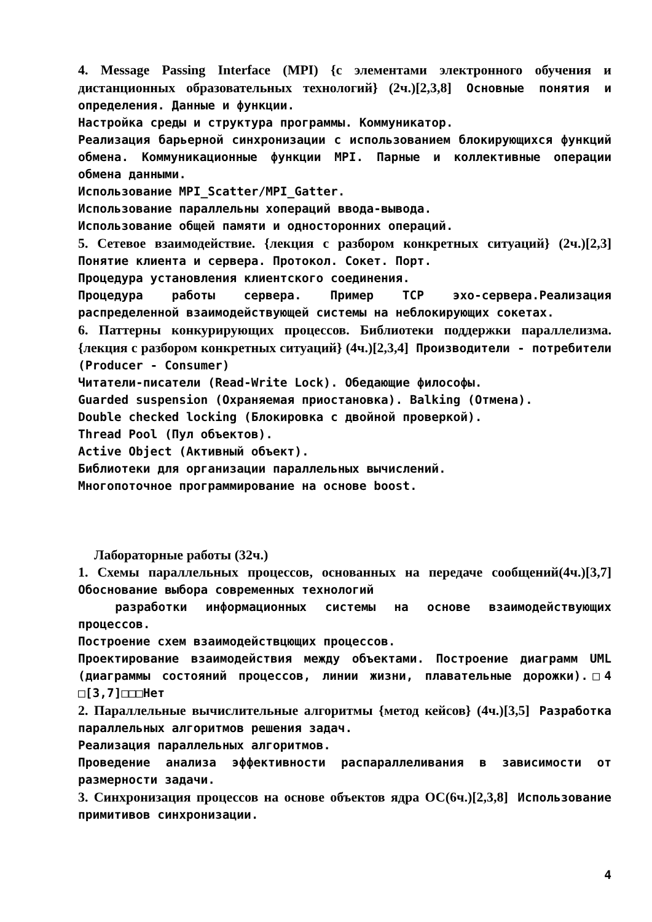4. Message Passing Interface (MPI) {с элементами электронного обучения и дистанционных образовательных технологий} (2ч.)[2,3,8] Основные понятия и определения. Данные и функции.
Настройка среды и структура программы. Коммуникатор.
Реализация барьерной синхронизации с использованием блокирующихся функций обмена. Коммуникационные функции MPI. Парные и коллективные операции обмена данными.
Использование MPI_Scatter/MPI_Gatter.
Использование параллельны хопераций ввода-вывода.
Использование общей памяти и односторонних операций.
5. Сетевое взаимодействие. {лекция с разбором конкретных ситуаций} (2ч.)[2,3] Понятие клиента и сервера. Протокол. Сокет. Порт.
Процедура установления клиентского соединения.
Процедура работы сервера. Пример TCP эхо-сервера.Реализация распределенной взаимодействующей системы на неблокирующих сокетах.
6. Паттерны конкурирующих процессов. Библиотеки поддержки параллелизма. {лекция с разбором конкретных ситуаций} (4ч.)[2,3,4] Производители - потребители (Producer - Consumer)
Читатели-писатели (Read-Write Lock). Обедающие философы.
Guarded suspension (Охраняемая приостановка). Balking (Отмена).
Double checked locking (Блокировка с двойной проверкой).
Thread Pool (Пул объектов).
Active Object (Активный объект).
Библиотеки для организации параллельных вычислений.
Многопоточное программирование на основе boost.
Лабораторные работы (32ч.)
1. Схемы параллельных процессов, основанных на передаче сообщений(4ч.)[3,7] Обоснование выбора современных технологий
разработки информационных системы на основе взаимодействующих процессов.
Построение схем взаимодействцющих процессов.
Проектирование взаимодействия между объектами. Построение диаграмм UML (диаграммы состояний процессов, линии жизни, плавательные дорожки).□4 □[3,7]□□□Нет
2. Параллельные вычислительные алгоритмы {метод кейсов} (4ч.)[3,5] Разработка параллельных алгоритмов решения задач.
Реализация параллельных алгоритмов.
Проведение анализа эффективности распараллеливания в зависимости от размерности задачи.
3. Синхронизация процессов на основе объектов ядра ОС(6ч.)[2,3,8] Использование примитивов синхронизации.
4